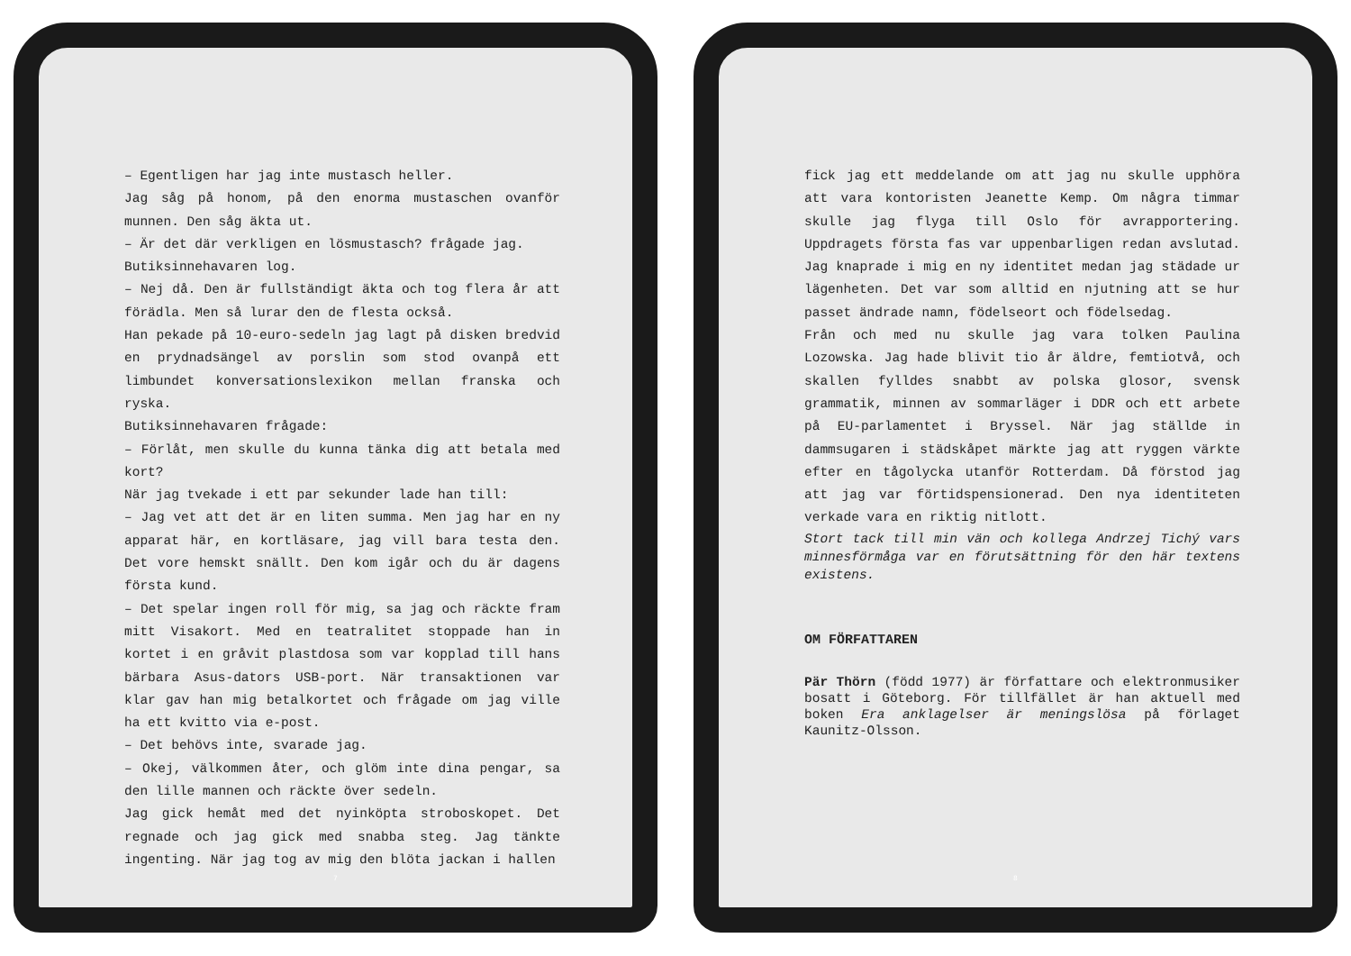– Egentligen har jag inte mustasch heller.
Jag såg på honom, på den enorma mustaschen ovanför munnen. Den såg äkta ut.
– Är det där verkligen en lösmustasch? frågade jag.
Butiksinnehavaren log.
– Nej då. Den är fullständigt äkta och tog flera år att förädla. Men så lurar den de flesta också.
Han pekade på 10-euro-sedeln jag lagt på disken bredvid en prydnadsängel av porslin som stod ovanpå ett limbundet konversationslexikon mellan franska och ryska.
Butiksinnehavaren frågade:
– Förlåt, men skulle du kunna tänka dig att betala med kort?
När jag tvekade i ett par sekunder lade han till:
– Jag vet att det är en liten summa. Men jag har en ny apparat här, en kortläsare, jag vill bara testa den. Det vore hemskt snällt. Den kom igår och du är dagens första kund.
– Det spelar ingen roll för mig, sa jag och räckte fram mitt Visakort. Med en teatralitet stoppade han in kortet i en gråvit plastdosa som var kopplad till hans bärbara Asus-dators USB-port. När transaktionen var klar gav han mig betalkortet och frågade om jag ville ha ett kvitto via e-post.
– Det behövs inte, svarade jag.
– Okej, välkommen åter, och glöm inte dina pengar, sa den lille mannen och räckte över sedeln.
Jag gick hemåt med det nyinköpta stroboskopet. Det regnade och jag gick med snabba steg. Jag tänkte ingenting. När jag tog av mig den blöta jackan i hallen
7
fick jag ett meddelande om att jag nu skulle upphöra att vara kontoristen Jeanette Kemp. Om några timmar skulle jag flyga till Oslo för avrapportering. Uppdragets första fas var uppenbarligen redan avslutad. Jag knaprade i mig en ny identitet medan jag städade ur lägenheten. Det var som alltid en njutning att se hur passet ändrade namn, födelseort och födelsedag.
Från och med nu skulle jag vara tolken Paulina Lozowska. Jag hade blivit tio år äldre, femtiotvå, och skallen fylldes snabbt av polska glosor, svensk grammatik, minnen av sommarläger i DDR och ett arbete på EU-parlamentet i Bryssel. När jag ställde in dammsugaren i städskåpet märkte jag att ryggen värkte efter en tågolycka utanför Rotterdam. Då förstod jag att jag var förtidspensionerad. Den nya identiteten verkade vara en riktig nitlott.
Stort tack till min vän och kollega Andrzej Tichý vars minnesförmåga var en förutsättning för den här textens existens.
OM FÖRFATTAREN
Pär Thörn (född 1977) är författare och elektronmusiker bosatt i Göteborg. För tillfället är han aktuell med boken Era anklagelser är meningslösa på förlaget Kaunitz-Olsson.
8